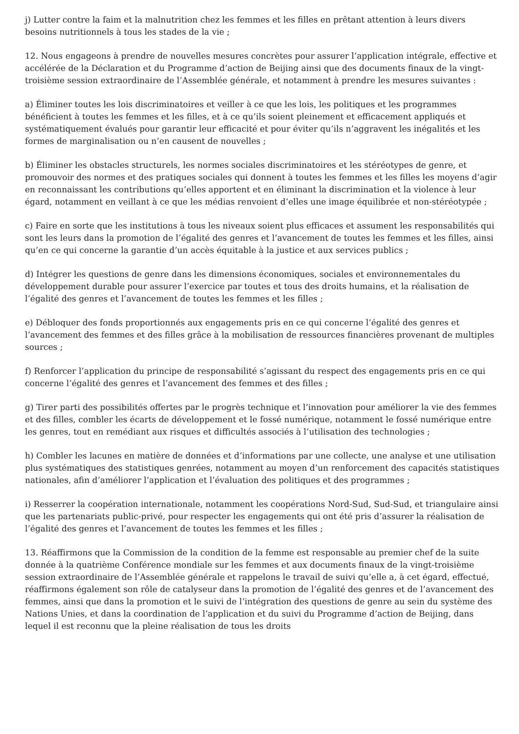j) Lutter contre la faim et la malnutrition chez les femmes et les filles en prêtant attention à leurs divers besoins nutritionnels à tous les stades de la vie ;
12. Nous engageons à prendre de nouvelles mesures concrètes pour assurer l’application intégrale, effective et accélérée de la Déclaration et du Programme d’action de Beijing ainsi que des documents finaux de la vingt-troisième session extraordinaire de l’Assemblée générale, et notamment à prendre les mesures suivantes :
a) Éliminer toutes les lois discriminatoires et veiller à ce que les lois, les politiques et les programmes bénéficient à toutes les femmes et les filles, et à ce qu’ils soient pleinement et efficacement appliqués et systématiquement évalués pour garantir leur efficacité et pour éviter qu’ils n’aggravent les inégalités et les formes de marginalisation ou n’en causent de nouvelles ;
b) Éliminer les obstacles structurels, les normes sociales discriminatoires et les stéréotypes de genre, et promouvoir des normes et des pratiques sociales qui donnent à toutes les femmes et les filles les moyens d’agir en reconnaissant les contributions qu’elles apportent et en éliminant la discrimination et la violence à leur égard, notamment en veillant à ce que les médias renvoient d’elles une image équilibrée et non-stéréotypée ;
c) Faire en sorte que les institutions à tous les niveaux soient plus efficaces et assument les responsabilités qui sont les leurs dans la promotion de l’égalité des genres et l’avancement de toutes les femmes et les filles, ainsi qu’en ce qui concerne la garantie d’un accès équitable à la justice et aux services publics ;
d) Intégrer les questions de genre dans les dimensions économiques, sociales et environnementales du développement durable pour assurer l’exercice par toutes et tous des droits humains, et la réalisation de l’égalité des genres et l’avancement de toutes les femmes et les filles ;
e) Débloquer des fonds proportionnés aux engagements pris en ce qui concerne l’égalité des genres et l’avancement des femmes et des filles grâce à la mobilisation de ressources financières provenant de multiples sources ;
f) Renforcer l’application du principe de responsabilité s’agissant du respect des engagements pris en ce qui concerne l’égalité des genres et l’avancement des femmes et des filles ;
g) Tirer parti des possibilités offertes par le progrès technique et l’innovation pour améliorer la vie des femmes et des filles, combler les écarts de développement et le fossé numérique, notamment le fossé numérique entre les genres, tout en remédiant aux risques et difficultés associés à l’utilisation des technologies ;
h) Combler les lacunes en matière de données et d’informations par une collecte, une analyse et une utilisation plus systématiques des statistiques genrées, notamment au moyen d’un renforcement des capacités statistiques nationales, afin d’améliorer l’application et l’évaluation des politiques et des programmes ;
i) Resserrer la coopération internationale, notamment les coopérations Nord-Sud, Sud-Sud, et triangulaire ainsi que les partenariats public-privé, pour respecter les engagements qui ont été pris d’assurer la réalisation de l’égalité des genres et l’avancement de toutes les femmes et les filles ;
13. Réaffirmons que la Commission de la condition de la femme est responsable au premier chef de la suite donnée à la quatrième Conférence mondiale sur les femmes et aux documents finaux de la vingt-troisième session extraordinaire de l’Assemblée générale et rappelons le travail de suivi qu’elle a, à cet égard, effectué, réaffirmons également son rôle de catalyseur dans la promotion de l’égalité des genres et de l’avancement des femmes, ainsi que dans la promotion et le suivi de l’intégration des questions de genre au sein du système des Nations Unies, et dans la coordination de l’application et du suivi du Programme d’action de Beijing, dans lequel il est reconnu que la pleine réalisation de tous les droits